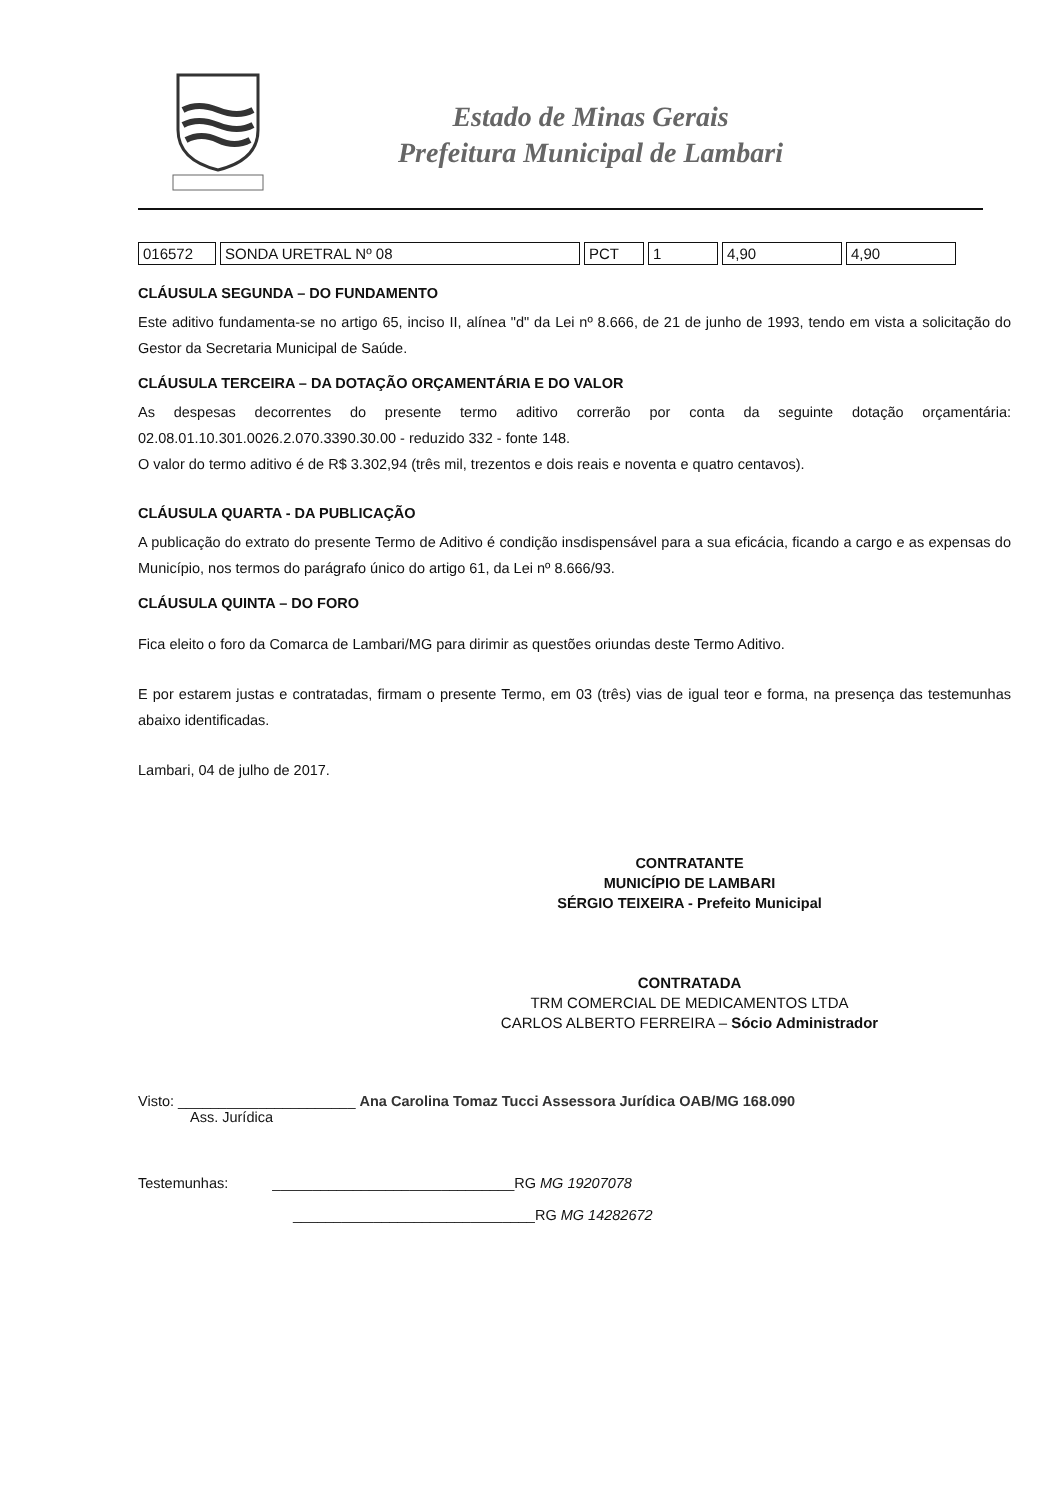Estado de Minas Gerais
Prefeitura Municipal de Lambari
| 016572 | SONDA URETRAL Nº 08 | PCT | 1 | 4,90 | 4,90 |
CLÁUSULA SEGUNDA – DO FUNDAMENTO
Este aditivo fundamenta-se no artigo 65, inciso II, alínea "d" da Lei nº 8.666, de 21 de junho de 1993, tendo em vista a solicitação do Gestor da Secretaria Municipal de Saúde.
CLÁUSULA TERCEIRA – DA DOTAÇÃO ORÇAMENTÁRIA E DO VALOR
As despesas decorrentes do presente termo aditivo correrão por conta da seguinte dotação orçamentária: 02.08.01.10.301.0026.2.070.3390.30.00 - reduzido 332 - fonte 148.
O valor do termo aditivo é de R$ 3.302,94 (três mil, trezentos e dois reais e noventa e quatro centavos).
CLÁUSULA QUARTA - DA PUBLICAÇÃO
A publicação do extrato do presente Termo de Aditivo é condição insdispensável para a sua eficácia, ficando a cargo e as expensas do Município, nos termos do parágrafo único do artigo 61, da Lei nº 8.666/93.
CLÁUSULA QUINTA – DO FORO
Fica eleito o foro da Comarca de Lambari/MG para dirimir as questões oriundas deste Termo Aditivo.
E por estarem justas e contratadas, firmam o presente Termo, em 03 (três) vias de igual teor e forma, na presença das testemunhas abaixo identificadas.
Lambari, 04 de julho de 2017.
CONTRATANTE
MUNICÍPIO DE LAMBARI
SÉRGIO TEIXEIRA - Prefeito Municipal
CONTRATADA
TRM COMERCIAL DE MEDICAMENTOS LTDA
CARLOS ALBERTO FERREIRA – Sócio Administrador
Visto: ______________________ Ana Carolina Tomaz Tucci Assessora Jurídica OAB/MG 168.090
Ass. Jurídica
Testemunhas: ______________________________RG MG 19207078
______________________________RG MG 14282672